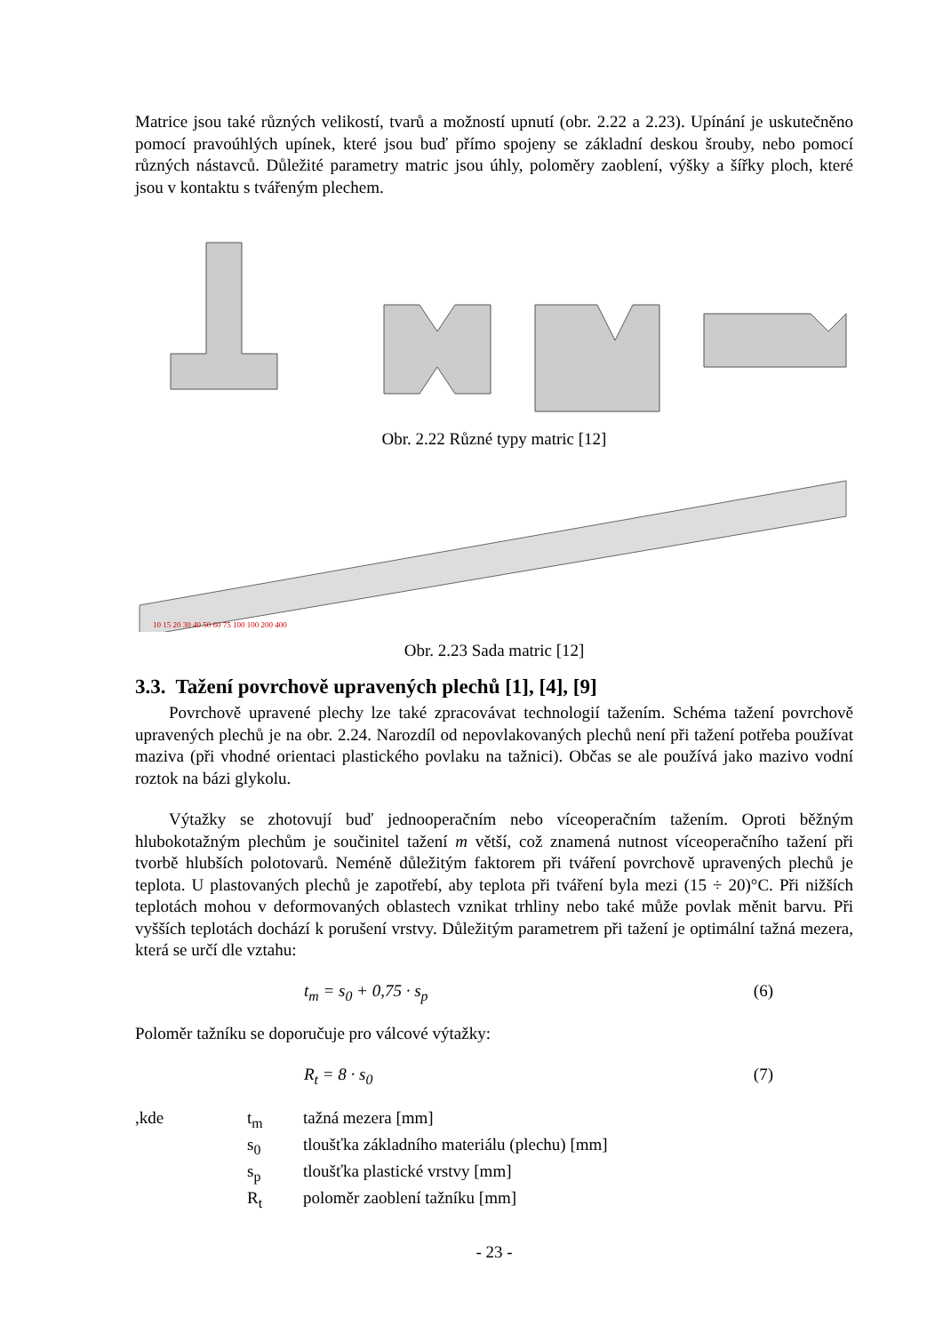Matrice jsou také různých velikostí, tvarů a možností upnutí (obr. 2.22 a 2.23). Upínání je uskutečněno pomocí pravoúhlých upínek, které jsou buď přímo spojeny se základní deskou šrouby, nebo pomocí různých nástavců. Důležité parametry matric jsou úhly, poloměry zaoblení, výšky a šířky ploch, které jsou v kontaktu s tvářeným plechem.
Obr. 2.22 Různé typy matric [12]
10 15 20 30 40 50 60 75 100 100 200 400
Obr. 2.23 Sada matric [12]
3.3. Tažení povrchově upravených plechů [1], [4], [9]
Povrchově upravené plechy lze také zpracovávat technologií tažením. Schéma tažení povrchově upravených plechů je na obr. 2.24. Narozdíl od nepovlakovaných plechů není při tažení potřeba používat maziva (při vhodné orientaci plastického povlaku na tažnici). Občas se ale používá jako mazivo vodní roztok na bázi glykolu.
Výtažky se zhotovují buď jednooperačním nebo víceoperačním tažením. Oproti běžným hlubokotažným plechům je součinitel tažení m větší, což znamená nutnost víceoperačního tažení při tvorbě hlubších polotovarů. Neméně důležitým faktorem při tváření povrchově upravených plechů je teplota. U plastovaných plechů je zapotřebí, aby teplota při tváření byla mezi (15 ÷ 20)°C. Při nižších teplotách mohou v deformovaných oblastech vznikat trhliny nebo také může povlak měnit barvu. Při vyšších teplotách dochází k porušení vrstvy. Důležitým parametrem při tažení je optimální tažná mezera, která se určí dle vztahu:
t<sub>m</sub> = s<sub>0</sub> + 0,75 · s<sub>p</sub> (6)
Poloměr tažníku se doporučuje pro válcové výtažky:
R<sub>t</sub> = 8 · s<sub>0</sub> (7)
| ,kde | t<sub>m</sub> | tažná mezera [mm] |
| | s<sub>0</sub> | tloušťka základního materiálu (plechu) [mm] |
| | s<sub>p</sub> | tloušťka plastické vrstvy [mm] |
| | R<sub>t</sub> | poloměr zaoblení tažníku [mm] |
- 23 -